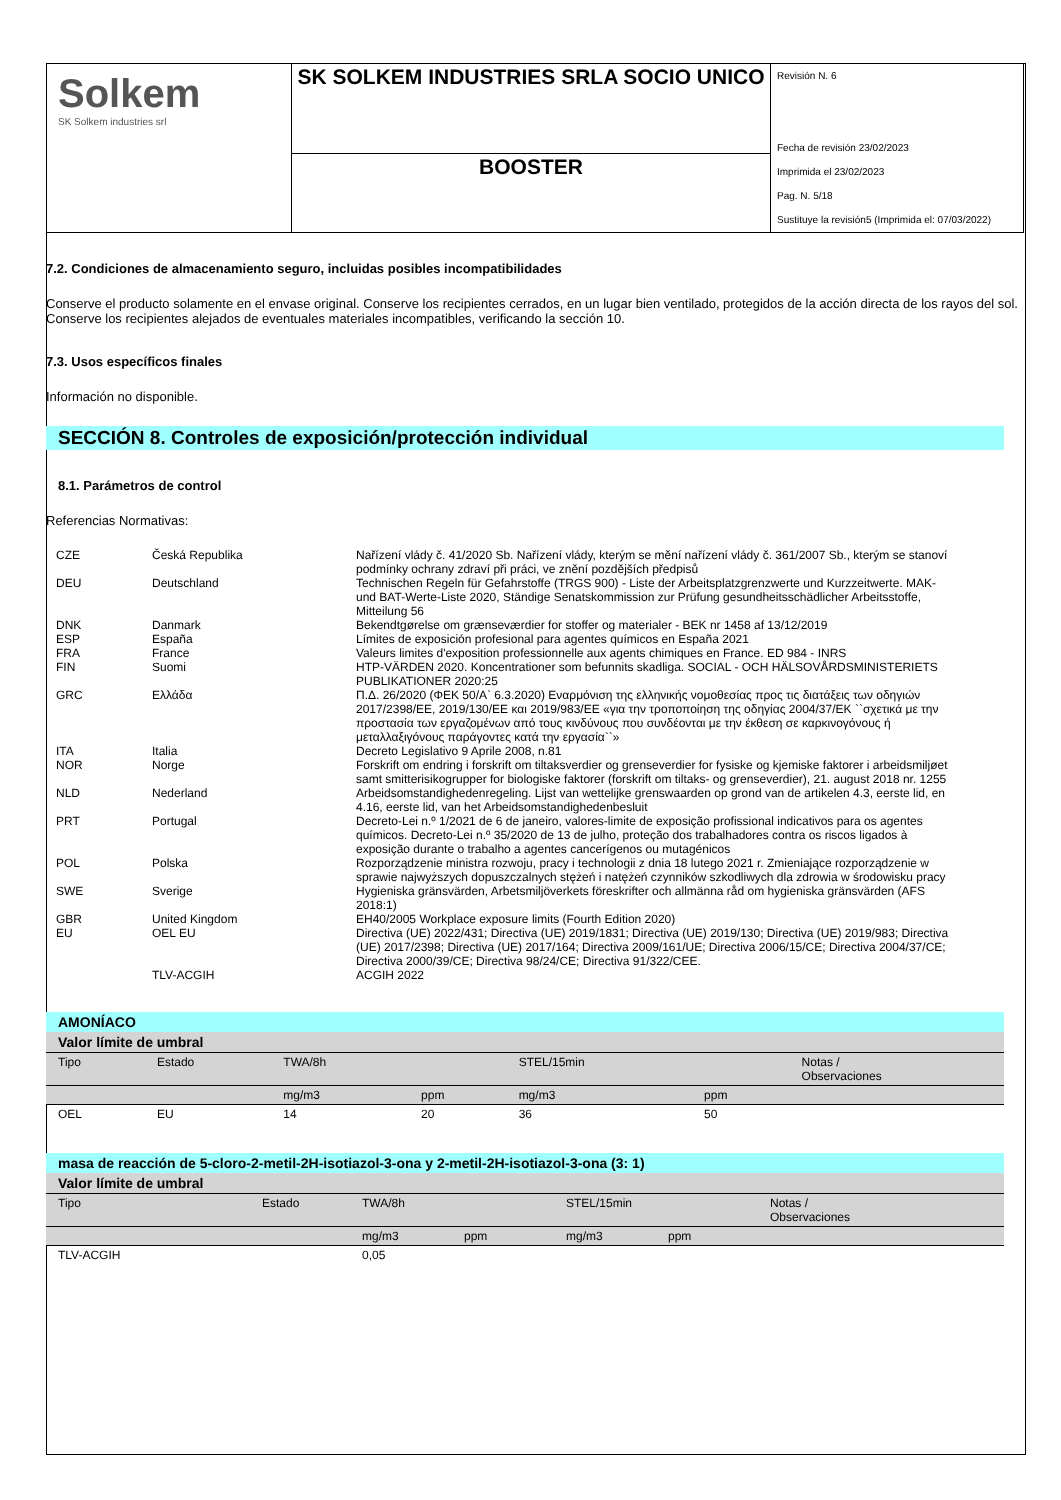| Solkem SK Solkem industries srl | SK SOLKEM INDUSTRIES SRLA SOCIO UNICO | Revisión N. 6 Fecha de revisión 23/02/2023 Imprimida el 23/02/2023 Pag. N. 5/18 Sustituye la revisión5 (Imprimida el: 07/03/2022) |
| | BOOSTER | |
7.2. Condiciones de almacenamiento seguro, incluidas posibles incompatibilidades
Conserve el producto solamente en el envase original. Conserve los recipientes cerrados, en un lugar bien ventilado, protegidos de la acción directa de los rayos del sol. Conserve los recipientes alejados de eventuales materiales incompatibles, verificando la sección 10.
7.3. Usos específicos finales
Información no disponible.
SECCIÓN 8. Controles de exposición/protección individual
8.1. Parámetros de control
Referencias Normativas:
| CZE | Česká Republika | Nařízení vlády č. 41/2020 Sb. Nařízení vlády, kterým se mění nařízení vlády č. 361/2007 Sb., kterým se stanoví podmínky ochrany zdraví při práci, ve znění pozdějších předpisů |
| DEU | Deutschland | Technischen Regeln für Gefahrstoffe (TRGS 900) - Liste der Arbeitsplatzgrenzwerte und Kurzzeitwerte. MAK- und BAT-Werte-Liste 2020, Ständige Senatskommission zur Prüfung gesundheitsschädlicher Arbeitsstoffe, Mitteilung 56 |
| DNK | Danmark | Bekendtgørelse om grænseværdier for stoffer og materialer - BEK nr 1458 af 13/12/2019 |
| ESP | España | Límites de exposición profesional para agentes químicos en España 2021 |
| FRA | France | Valeurs limites d'exposition professionnelle aux agents chimiques en France. ED 984 - INRS |
| FIN | Suomi | HTP-VÄRDEN 2020. Koncentrationer som befunnits skadliga. SOCIAL - OCH HÄLSOVÅRDSMINISTERIETS PUBLIKATIONER 2020:25 |
| GRC | Ελλάδα | Π.Δ. 26/2020 (ΦΕΚ 50/Α` 6.3.2020) Εναρμόνιση της ελληνικής νομοθεσίας προς τις διατάξεις των οδηγιών 2017/2398/ΕΕ, 2019/130/ΕΕ και 2019/983/ΕΕ «για την τροποποίηση της οδηγίας 2004/37/ΕΚ ``σχετικά με την προστασία των εργαζομένων από τους κινδύνους που συνδέονται με την έκθεση σε καρκινογόνους ή μεταλλαξιγόνους παράγοντες κατά την εργασία``» |
| ITA | Italia | Decreto Legislativo 9 Aprile 2008, n.81 |
| NOR | Norge | Forskrift om endring i forskrift om tiltaksverdier og grenseverdier for fysiske og kjemiske faktorer i arbeidsmiljøet samt smitterisikogrupper for biologiske faktorer (forskrift om tiltaks- og grenseverdier), 21. august 2018 nr. 1255 |
| NLD | Nederland | Arbeidsomstandighedenregeling. Lijst van wettelijke grenswaarden op grond van de artikelen 4.3, eerste lid, en 4.16, eerste lid, van het Arbeidsomstandighedenbesluit |
| PRT | Portugal | Decreto-Lei n.º 1/2021 de 6 de janeiro, valores-limite de exposição profissional indicativos para os agentes químicos. Decreto-Lei n.º 35/2020 de 13 de julho, proteção dos trabalhadores contra os riscos ligados à exposição durante o trabalho a agentes cancerígenos ou mutagénicos |
| POL | Polska | Rozporządzenie ministra rozwoju, pracy i technologii z dnia 18 lutego 2021 r. Zmieniające rozporządzenie w sprawie najwyższych dopuszczalnych stężeń i natężeń czynników szkodliwych dla zdrowia w środowisku pracy |
| SWE | Sverige | Hygieniska gränsvärden, Arbetsmiljöverkets föreskrifter och allmänna råd om hygieniska gränsvärden (AFS 2018:1) |
| GBR | United Kingdom | EH40/2005 Workplace exposure limits (Fourth Edition 2020) |
| EU | OEL EU | Directiva (UE) 2022/431; Directiva (UE) 2019/1831; Directiva (UE) 2019/130; Directiva (UE) 2019/983; Directiva (UE) 2017/2398; Directiva (UE) 2017/164; Directiva 2009/161/UE; Directiva 2006/15/CE; Directiva 2004/37/CE; Directiva 2000/39/CE; Directiva 98/24/CE; Directiva 91/322/CEE. |
| | TLV-ACGIH | ACGIH 2022 |
| AMONÍACO | | | | | | |
| --- | --- | --- | --- | --- | --- | --- |
| Valor límite de umbral | | | | | | |
| Tipo | Estado | TWA/8h | | STEL/15min | | Notas / Observaciones |
| | | mg/m3 | ppm | mg/m3 | ppm | |
| OEL | EU | 14 | 20 | 36 | 50 | |
| masa de reacción de 5-cloro-2-metil-2H-isotiazol-3-ona y 2-metil-2H-isotiazol-3-ona (3: 1) | | | | | | |
| --- | --- | --- | --- | --- | --- | --- |
| Valor límite de umbral | | | | | | |
| Tipo | Estado | TWA/8h | | STEL/15min | | Notas / Observaciones |
| | | mg/m3 | ppm | mg/m3 | ppm | |
| TLV-ACGIH | | 0,05 | | | | |